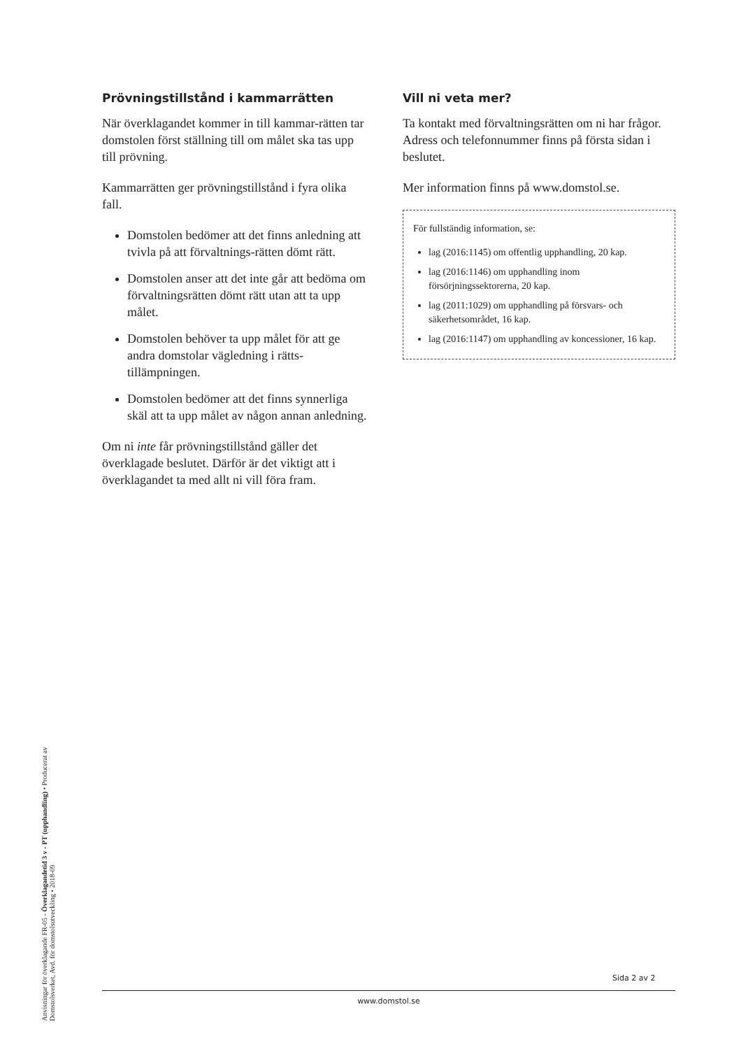Prövningstillstånd i kammarrätten
När överklagandet kommer in till kammar-rätten tar domstolen först ställning till om målet ska tas upp till prövning.
Kammarrätten ger prövningstillstånd i fyra olika fall.
Domstolen bedömer att det finns anledning att tvivla på att förvaltnings-rätten dömt rätt.
Domstolen anser att det inte går att bedöma om förvaltningsrätten dömt rätt utan att ta upp målet.
Domstolen behöver ta upp målet för att ge andra domstolar vägledning i rätts-tillämpningen.
Domstolen bedömer att det finns synnerliga skäl att ta upp målet av någon annan anledning.
Om ni inte får prövningstillstånd gäller det överklagade beslutet. Därför är det viktigt att i överklagandet ta med allt ni vill föra fram.
Vill ni veta mer?
Ta kontakt med förvaltningsrätten om ni har frågor. Adress och telefonnummer finns på första sidan i beslutet.
Mer information finns på www.domstol.se.
För fullständig information, se:
lag (2016:1145) om offentlig upphandling, 20 kap.
lag (2016:1146) om upphandling inom försörjningssektorerna, 20 kap.
lag (2011:1029) om upphandling på försvars- och säkerhetsområdet, 16 kap.
lag (2016:1147) om upphandling av koncessioner, 16 kap.
Anvisningar för överklagande FR-05 - Överklagandetid 3 v - PT (upphandling) • Producerat av Domstolsverket, Avd. för domstolsutveckling • 2018-09
Sida 2 av 2
www.domstol.se